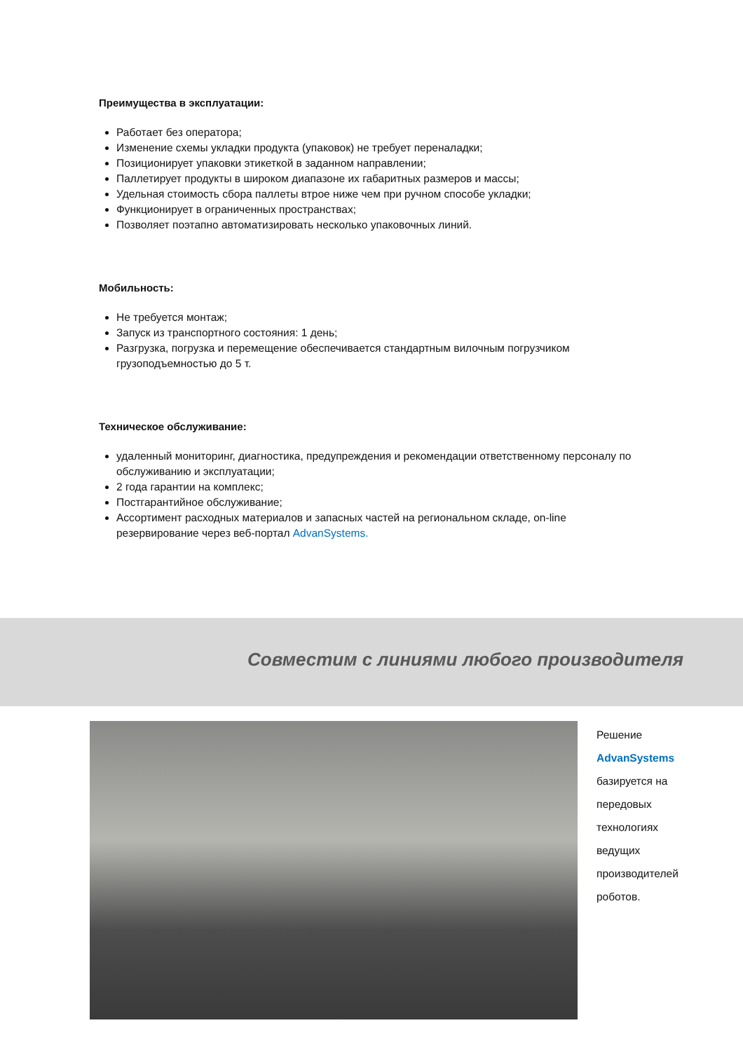Преимущества в эксплуатации:
Работает без оператора;
Изменение схемы укладки продукта (упаковок) не требует переналадки;
Позиционирует упаковки этикеткой в заданном направлении;
Паллетирует продукты в широком диапазоне их габаритных размеров и массы;
Удельная стоимость сбора паллеты втрое ниже чем при ручном способе укладки;
Функционирует в ограниченных пространствах;
Позволяет поэтапно автоматизировать несколько упаковочных линий.
Мобильность:
Не требуется монтаж;
Запуск из транспортного состояния: 1 день;
Разгрузка, погрузка и перемещение обеспечивается стандартным вилочным погрузчиком грузоподъемностью до 5 т.
Техническое обслуживание:
удаленный мониторинг, диагностика, предупреждения и рекомендации ответственному персоналу по обслуживанию и эксплуатации;
2 года гарантии на комплекс;
Постгарантийное обслуживание;
Ассортимент расходных материалов и запасных частей на региональном складе, on-line резервирование через веб-портал AdvanSystems.
Совместим с линиями любого производителя
Решение
AdvanSystems
базируется на
передовых
технологиях
ведущих
производителей
роботов.